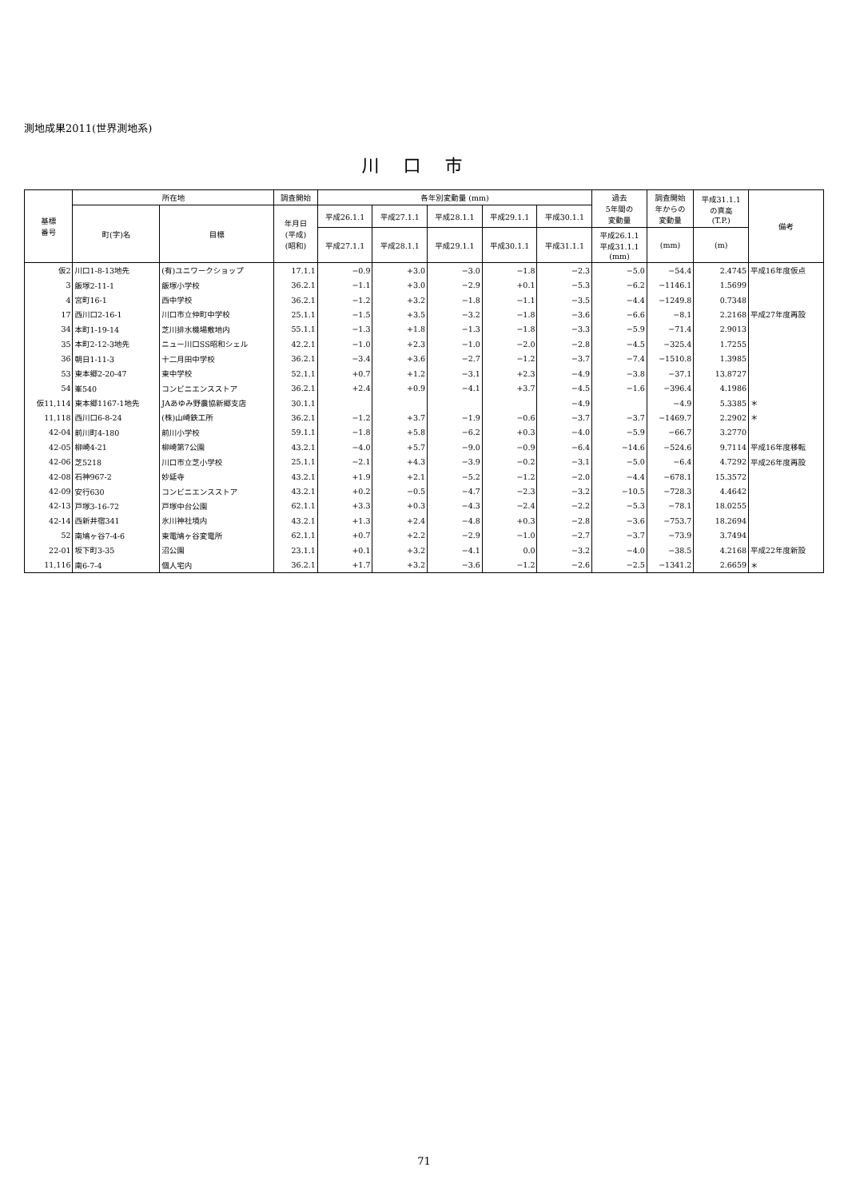測地成果2011(世界測地系)
川口市
| 基標 番号 | 所在地 | | 調査開始 | 各年別変動量 (mm) | | | | | 過去 5年間の 変動量 | 調査開始 年からの 変動量 | 平成31.1.1 の真高 (T.P.) | 備考 |
| --- | --- | --- | --- | --- | --- | --- | --- | --- | --- | --- | --- | --- |
| | 町(字)名 | 目標 | 年月日 (平成) (昭和) | 平成26.1.1 | 平成27.1.1 | 平成28.1.1 | 平成29.1.1 | 平成30.1.1 | | | | |
| | | | | 平成27.1.1 | 平成28.1.1 | 平成29.1.1 | 平成30.1.1 | 平成31.1.1 | 平成26.1.1 平成31.1.1 (mm) | (mm) | (m) | |
| 仮2 | 川口1-8-13地先 | (有)ユニワークショップ | 17.1.1 | −0.9 | +3.0 | −3.0 | −1.8 | −2.3 | −5.0 | −54.4 | 2.4745 | 平成16年度仮点 |
| 3 | 飯塚2-11-1 | 飯塚小学校 | 36.2.1 | −1.1 | +3.0 | −2.9 | +0.1 | −5.3 | −6.2 | −1146.1 | 1.5699 | |
| 4 | 宮町16-1 | 西中学校 | 36.2.1 | −1.2 | +3.2 | −1.8 | −1.1 | −3.5 | −4.4 | −1249.8 | 0.7348 | |
| 17 | 西川口2-16-1 | 川口市立仲町中学校 | 25.1.1 | −1.5 | +3.5 | −3.2 | −1.8 | −3.6 | −6.6 | −8.1 | 2.2168 | 平成27年度再設 |
| 34 | 本町1-19-14 | 芝川排水機場敷地内 | 55.1.1 | −1.3 | +1.8 | −1.3 | −1.8 | −3.3 | −5.9 | −71.4 | 2.9013 | |
| 35 | 本町2-12-3地先 | ニュー川口SS昭和シェル | 42.2.1 | −1.0 | +2.3 | −1.0 | −2.0 | −2.8 | −4.5 | −325.4 | 1.7255 | |
| 36 | 朝日1-11-3 | 十二月田中学校 | 36.2.1 | −3.4 | +3.6 | −2.7 | −1.2 | −3.7 | −7.4 | −1510.8 | 1.3985 | |
| 53 | 東本郷2-20-47 | 東中学校 | 52.1.1 | +0.7 | +1.2 | −3.1 | +2.3 | −4.9 | −3.8 | −37.1 | 13.8727 | |
| 54 | 峯540 | コンビニエンスストア | 36.2.1 | +2.4 | +0.9 | −4.1 | +3.7 | −4.5 | −1.6 | −396.4 | 4.1986 | |
| 仮11,114 | 東本郷1167-1地先 | JAあゆみ野農協新郷支店 | 30.1.1 | | | | | −4.9 | | −4.9 | 5.3385 | ＊ |
| 11,118 | 西川口6-8-24 | (株)山崎鉄工所 | 36.2.1 | −1.2 | +3.7 | −1.9 | −0.6 | −3.7 | −3.7 | −1469.7 | 2.2902 | ＊ |
| 42-04 | 前川町4-180 | 前川小学校 | 59.1.1 | −1.8 | +5.8 | −6.2 | +0.3 | −4.0 | −5.9 | −66.7 | 3.2770 | |
| 42-05 | 柳崎4-21 | 柳崎第7公園 | 43.2.1 | −4.0 | +5.7 | −9.0 | −0.9 | −6.4 | −14.6 | −524.6 | 9.7114 | 平成16年度移転 |
| 42-06 | 芝5218 | 川口市立芝小学校 | 25.1.1 | −2.1 | +4.3 | −3.9 | −0.2 | −3.1 | −5.0 | −6.4 | 4.7292 | 平成26年度再設 |
| 42-08 | 石神967-2 | 妙延寺 | 43.2.1 | +1.9 | +2.1 | −5.2 | −1.2 | −2.0 | −4.4 | −678.1 | 15.3572 | |
| 42-09 | 安行630 | コンビニエンスストア | 43.2.1 | +0.2 | −0.5 | −4.7 | −2.3 | −3.2 | −10.5 | −728.3 | 4.4642 | |
| 42-13 | 戸塚3-16-72 | 戸塚中台公園 | 62.1.1 | +3.3 | +0.3 | −4.3 | −2.4 | −2.2 | −5.3 | −78.1 | 18.0255 | |
| 42-14 | 西新井宿341 | 氷川神社境内 | 43.2.1 | +1.3 | +2.4 | −4.8 | +0.3 | −2.8 | −3.6 | −753.7 | 18.2694 | |
| 52 | 南鳩ヶ谷7-4-6 | 東電鳩ヶ谷変電所 | 62.1.1 | +0.7 | +2.2 | −2.9 | −1.0 | −2.7 | −3.7 | −73.9 | 3.7494 | |
| 22-01 | 坂下町3-35 | 沼公園 | 23.1.1 | +0.1 | +3.2 | −4.1 | 0.0 | −3.2 | −4.0 | −38.5 | 4.2168 | 平成22年度新設 |
| 11,116 | 南6-7-4 | 個人宅内 | 36.2.1 | +1.7 | +3.2 | −3.6 | −1.2 | −2.6 | −2.5 | −1341.2 | 2.6659 | ＊ |
71